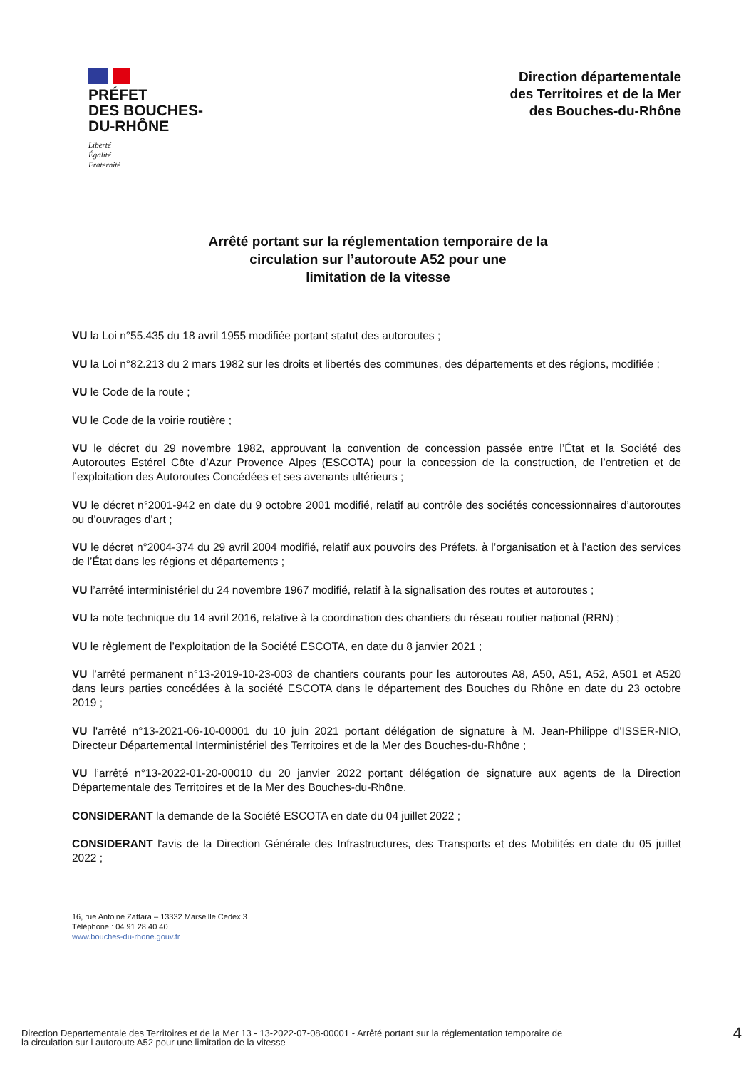PRÉFET
DES BOUCHES-
DU-RHÔNE
Liberté
Égalité
Fraternité
Direction départementale
des Territoires et de la Mer
des Bouches-du-Rhône
Arrêté portant sur la réglementation temporaire de la
circulation sur l’autoroute A52 pour une
limitation de la vitesse
VU la Loi n°55.435 du 18 avril 1955 modifiée portant statut des autoroutes ;
VU la Loi n°82.213 du 2 mars 1982 sur les droits et libertés des communes, des départements et des régions, modifiée ;
VU le Code de la route ;
VU le Code de la voirie routière ;
VU le décret du 29 novembre 1982, approuvant la convention de concession passée entre l’État et la Société des Autoroutes Estérel Côte d’Azur Provence Alpes (ESCOTA) pour la concession de la construction, de l’entretien et de l’exploitation des Autoroutes Concédées et ses avenants ultérieurs ;
VU le décret n°2001-942 en date du 9 octobre 2001 modifié, relatif au contrôle des sociétés concessionnaires d’autoroutes ou d’ouvrages d’art ;
VU le décret n°2004-374 du 29 avril 2004 modifié, relatif aux pouvoirs des Préfets, à l’organisation et à l’action des services de l’État dans les régions et départements ;
VU l’arrêté interministériel du 24 novembre 1967 modifié, relatif à la signalisation des routes et autoroutes ;
VU la note technique du 14 avril 2016, relative à la coordination des chantiers du réseau routier national (RRN) ;
VU le règlement de l’exploitation de la Société ESCOTA, en date du 8 janvier 2021 ;
VU l’arrêté permanent n°13-2019-10-23-003 de chantiers courants pour les autoroutes A8, A50, A51, A52, A501 et A520 dans leurs parties concédées à la société ESCOTA dans le département des Bouches du Rhône en date du 23 octobre 2019 ;
VU l'arrêté n°13-2021-06-10-00001 du 10 juin 2021 portant délégation de signature à M. Jean-Philippe d'ISSER-NIO, Directeur Départemental Interministériel des Territoires et de la Mer des Bouches-du-Rhône ;
VU l’arrêté n°13-2022-01-20-00010 du 20 janvier 2022 portant délégation de signature aux agents de la Direction Départementale des Territoires et de la Mer des Bouches-du-Rhône.
CONSIDERANT la demande de la Société ESCOTA en date du 04 juillet 2022 ;
CONSIDERANT l'avis de la Direction Générale des Infrastructures, des Transports et des Mobilités en date du 05 juillet 2022 ;
16, rue Antoine Zattara – 13332 Marseille Cedex 3
Téléphone : 04 91 28 40 40
www.bouches-du-rhone.gouv.fr
Direction Departementale des Territoires et de la Mer 13 - 13-2022-07-08-00001 - Arrêté portant sur la réglementation temporaire de
la circulation sur l autoroute A52 pour une limitation de la vitesse
4